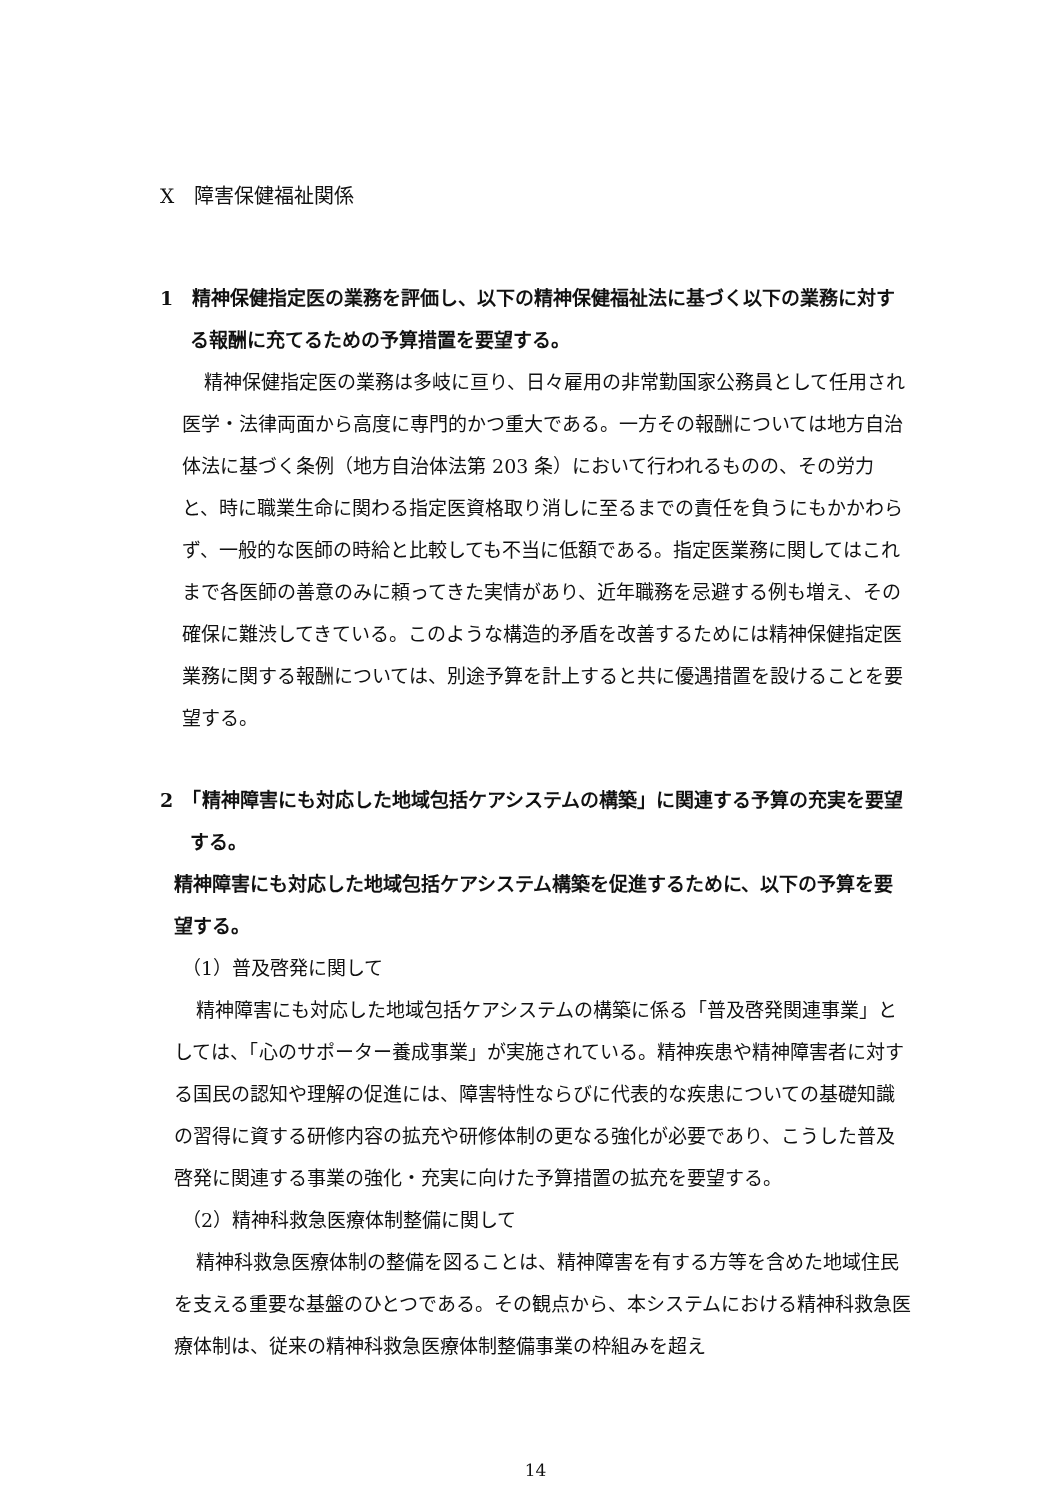X　障害保健福祉関係
1　精神保健指定医の業務を評価し、以下の精神保健福祉法に基づく以下の業務に対する報酬に充てるための予算措置を要望する。
精神保健指定医の業務は多岐に亘り、日々雇用の非常勤国家公務員として任用され医学・法律両面から高度に専門的かつ重大である。一方その報酬については地方自治体法に基づく条例（地方自治体法第 203 条）において行われるものの、その労力と、時に職業生命に関わる指定医資格取り消しに至るまでの責任を負うにもかかわらず、一般的な医師の時給と比較しても不当に低額である。指定医業務に関してはこれまで各医師の善意のみに頼ってきた実情があり、近年職務を忌避する例も増え、その確保に難渋してきている。このような構造的矛盾を改善するためには精神保健指定医業務に関する報酬については、別途予算を計上すると共に優遇措置を設けることを要望する。
2　「精神障害にも対応した地域包括ケアシステムの構築」に関連する予算の充実を要望する。
精神障害にも対応した地域包括ケアシステム構築を促進するために、以下の予算を要望する。
（1）普及啓発に関して
精神障害にも対応した地域包括ケアシステムの構築に係る「普及啓発関連事業」としては、「心のサポーター養成事業」が実施されている。精神疾患や精神障害者に対する国民の認知や理解の促進には、障害特性ならびに代表的な疾患についての基礎知識の習得に資する研修内容の拡充や研修体制の更なる強化が必要であり、こうした普及啓発に関連する事業の強化・充実に向けた予算措置の拡充を要望する。
（2）精神科救急医療体制整備に関して
精神科救急医療体制の整備を図ることは、精神障害を有する方等を含めた地域住民を支える重要な基盤のひとつである。その観点から、本システムにおける精神科救急医療体制は、従来の精神科救急医療体制整備事業の枠組みを超え
14